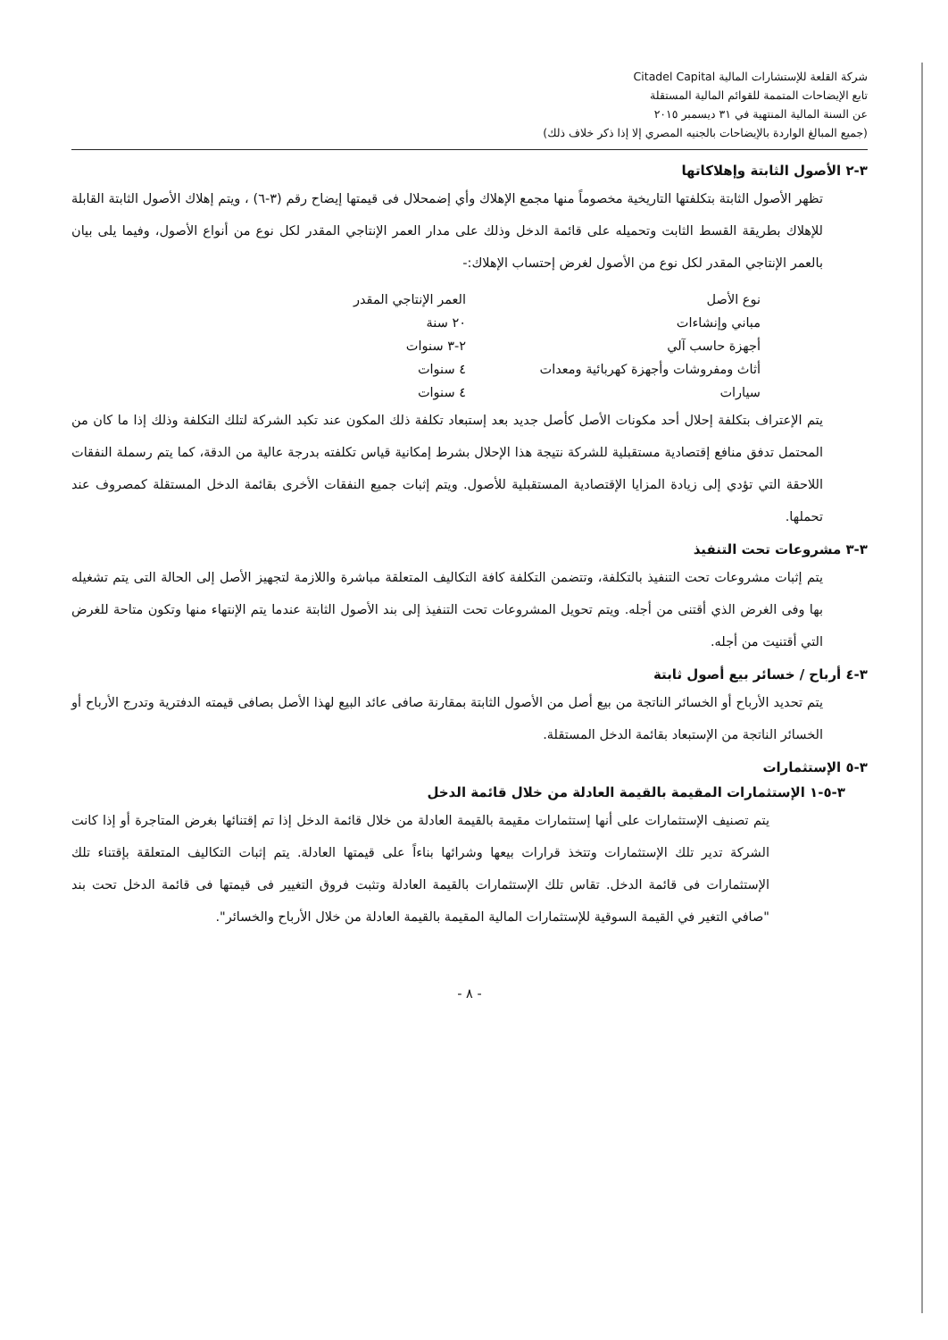شركة القلعة للإستشارات المالية Citadel Capital
تابع الإيضاحات المتممة للقوائم المالية المستقلة
عن السنة المالية المنتهية في ٣١ ديسمبر ٢٠١٥
(جميع المبالغ الواردة بالإيضاحات بالجنيه المصري إلا إذا ذكر خلاف ذلك)
٣-٢ الأصول الثابتة وإهلاكاتها
تظهر الأصول الثابتة بتكلفتها التاريخية مخصوماً منها مجمع الإهلاك وأي إضمحلال فى قيمتها إيضاح رقم (٣-٦) ، ويتم إهلاك الأصول الثابتة القابلة للإهلاك بطريقة القسط الثابت وتحميله على قائمة الدخل وذلك على مدار العمر الإنتاجي المقدر لكل نوع من أنواع الأصول، وفيما يلى بيان بالعمر الإنتاجي المقدر لكل نوع من الأصول لغرض إحتساب الإهلاك:-
| نوع الأصل | العمر الإنتاجي المقدر |
| --- | --- |
| مباني وإنشاءات | ٢٠ سنة |
| أجهزة حاسب آلي | ٢-٣ سنوات |
| أثاث ومفروشات وأجهزة كهربائية ومعدات | ٤ سنوات |
| سيارات | ٤ سنوات |
يتم الإعتراف بتكلفة إحلال أحد مكونات الأصل كأصل جديد بعد إستبعاد تكلفة ذلك المكون عند تكبد الشركة لتلك التكلفة وذلك إذا ما كان من المحتمل تدفق منافع إقتصادية مستقبلية للشركة نتيجة هذا الإحلال بشرط إمكانية قياس تكلفته بدرجة عالية من الدقة، كما يتم رسملة النفقات اللاحقة التي تؤدي إلى زيادة المزايا الإقتصادية المستقبلية للأصول. ويتم إثبات جميع النفقات الأخرى بقائمة الدخل المستقلة كمصروف عند تحملها.
٣-٣ مشروعات تحت التنفيذ
يتم إثبات مشروعات تحت التنفيذ بالتكلفة، وتتضمن التكلفة كافة التكاليف المتعلقة مباشرة واللازمة لتجهيز الأصل إلى الحالة التى يتم تشغيله بها وفى الغرض الذي أقتنى من أجله. ويتم تحويل المشروعات تحت التنفيذ إلى بند الأصول الثابتة عندما يتم الإنتهاء منها وتكون متاحة للغرض التي أقتنيت من أجله.
٣-٤ أرباح / خسائر بيع أصول ثابتة
يتم تحديد الأرباح أو الخسائر الناتجة من بيع أصل من الأصول الثابتة بمقارنة صافى عائد البيع لهذا الأصل بصافى قيمته الدفترية وتدرج الأرباح أو الخسائر الناتجة من الإستبعاد بقائمة الدخل المستقلة.
٣-٥ الإستثمارات
٣-٥-١ الإستثمارات المقيمة بالقيمة العادلة من خلال قائمة الدخل
يتم تصنيف الإستثمارات على أنها إستثمارات مقيمة بالقيمة العادلة من خلال قائمة الدخل إذا تم إقتنائها بغرض المتاجرة أو إذا كانت الشركة تدير تلك الإستثمارات وتتخذ قرارات بيعها وشرائها بناءاً على قيمتها العادلة. يتم إثبات التكاليف المتعلقة بإقتناء تلك الإستثمارات فى قائمة الدخل. تقاس تلك الإستثمارات بالقيمة العادلة وتثبت فروق التغيير فى قيمتها فى قائمة الدخل تحت بند "صافي التغير في القيمة السوقية للإستثمارات المالية المقيمة بالقيمة العادلة من خلال الأرباح والخسائر".
- ٨ -